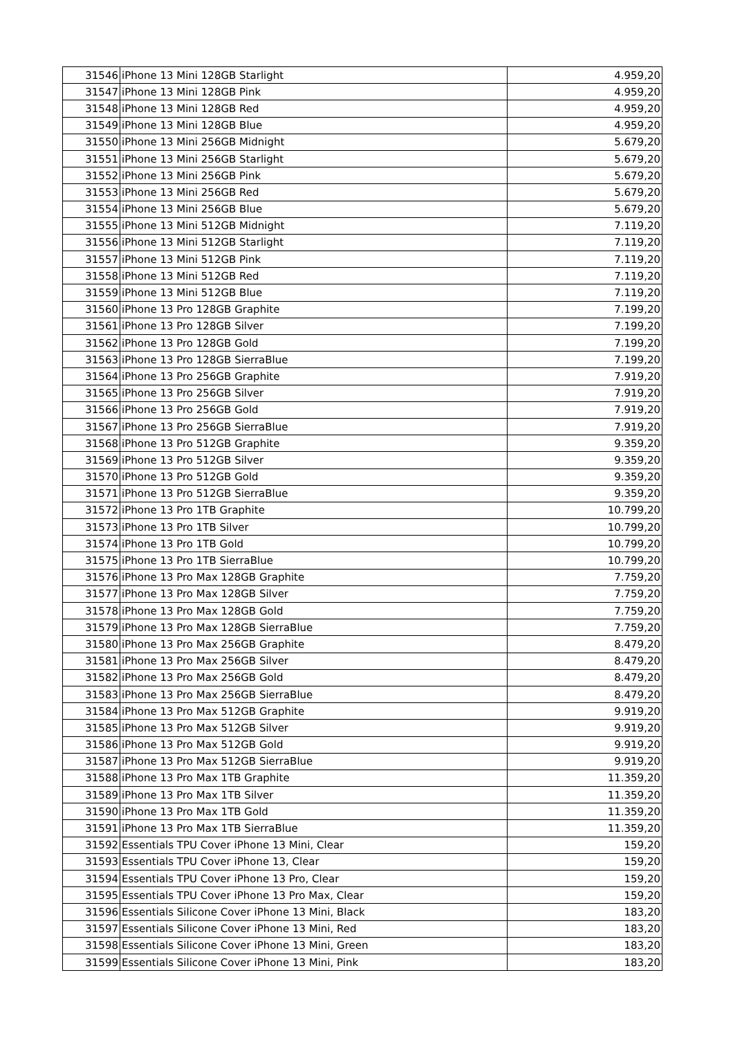| 31546 | iPhone 13 Mini 128GB Starlight | 4.959,20 |
| 31547 | iPhone 13 Mini 128GB Pink | 4.959,20 |
| 31548 | iPhone 13 Mini 128GB Red | 4.959,20 |
| 31549 | iPhone 13 Mini 128GB Blue | 4.959,20 |
| 31550 | iPhone 13 Mini 256GB Midnight | 5.679,20 |
| 31551 | iPhone 13 Mini 256GB Starlight | 5.679,20 |
| 31552 | iPhone 13 Mini 256GB Pink | 5.679,20 |
| 31553 | iPhone 13 Mini 256GB Red | 5.679,20 |
| 31554 | iPhone 13 Mini 256GB Blue | 5.679,20 |
| 31555 | iPhone 13 Mini 512GB Midnight | 7.119,20 |
| 31556 | iPhone 13 Mini 512GB Starlight | 7.119,20 |
| 31557 | iPhone 13 Mini 512GB Pink | 7.119,20 |
| 31558 | iPhone 13 Mini 512GB Red | 7.119,20 |
| 31559 | iPhone 13 Mini 512GB Blue | 7.119,20 |
| 31560 | iPhone 13 Pro 128GB Graphite | 7.199,20 |
| 31561 | iPhone 13 Pro 128GB Silver | 7.199,20 |
| 31562 | iPhone 13 Pro 128GB Gold | 7.199,20 |
| 31563 | iPhone 13 Pro 128GB SierraBlue | 7.199,20 |
| 31564 | iPhone 13 Pro 256GB Graphite | 7.919,20 |
| 31565 | iPhone 13 Pro 256GB Silver | 7.919,20 |
| 31566 | iPhone 13 Pro 256GB Gold | 7.919,20 |
| 31567 | iPhone 13 Pro 256GB SierraBlue | 7.919,20 |
| 31568 | iPhone 13 Pro 512GB Graphite | 9.359,20 |
| 31569 | iPhone 13 Pro 512GB Silver | 9.359,20 |
| 31570 | iPhone 13 Pro 512GB Gold | 9.359,20 |
| 31571 | iPhone 13 Pro 512GB SierraBlue | 9.359,20 |
| 31572 | iPhone 13 Pro 1TB Graphite | 10.799,20 |
| 31573 | iPhone 13 Pro 1TB Silver | 10.799,20 |
| 31574 | iPhone 13 Pro 1TB Gold | 10.799,20 |
| 31575 | iPhone 13 Pro 1TB SierraBlue | 10.799,20 |
| 31576 | iPhone 13 Pro Max 128GB Graphite | 7.759,20 |
| 31577 | iPhone 13 Pro Max 128GB Silver | 7.759,20 |
| 31578 | iPhone 13 Pro Max 128GB Gold | 7.759,20 |
| 31579 | iPhone 13 Pro Max 128GB SierraBlue | 7.759,20 |
| 31580 | iPhone 13 Pro Max 256GB Graphite | 8.479,20 |
| 31581 | iPhone 13 Pro Max 256GB Silver | 8.479,20 |
| 31582 | iPhone 13 Pro Max 256GB Gold | 8.479,20 |
| 31583 | iPhone 13 Pro Max 256GB SierraBlue | 8.479,20 |
| 31584 | iPhone 13 Pro Max 512GB Graphite | 9.919,20 |
| 31585 | iPhone 13 Pro Max 512GB Silver | 9.919,20 |
| 31586 | iPhone 13 Pro Max 512GB Gold | 9.919,20 |
| 31587 | iPhone 13 Pro Max 512GB SierraBlue | 9.919,20 |
| 31588 | iPhone 13 Pro Max 1TB Graphite | 11.359,20 |
| 31589 | iPhone 13 Pro Max 1TB Silver | 11.359,20 |
| 31590 | iPhone 13 Pro Max 1TB Gold | 11.359,20 |
| 31591 | iPhone 13 Pro Max 1TB SierraBlue | 11.359,20 |
| 31592 | Essentials TPU Cover iPhone 13 Mini, Clear | 159,20 |
| 31593 | Essentials TPU Cover iPhone 13, Clear | 159,20 |
| 31594 | Essentials TPU Cover iPhone 13 Pro, Clear | 159,20 |
| 31595 | Essentials TPU Cover iPhone 13 Pro Max, Clear | 159,20 |
| 31596 | Essentials Silicone Cover iPhone 13 Mini, Black | 183,20 |
| 31597 | Essentials Silicone Cover iPhone 13 Mini, Red | 183,20 |
| 31598 | Essentials Silicone Cover iPhone 13 Mini, Green | 183,20 |
| 31599 | Essentials Silicone Cover iPhone 13 Mini, Pink | 183,20 |